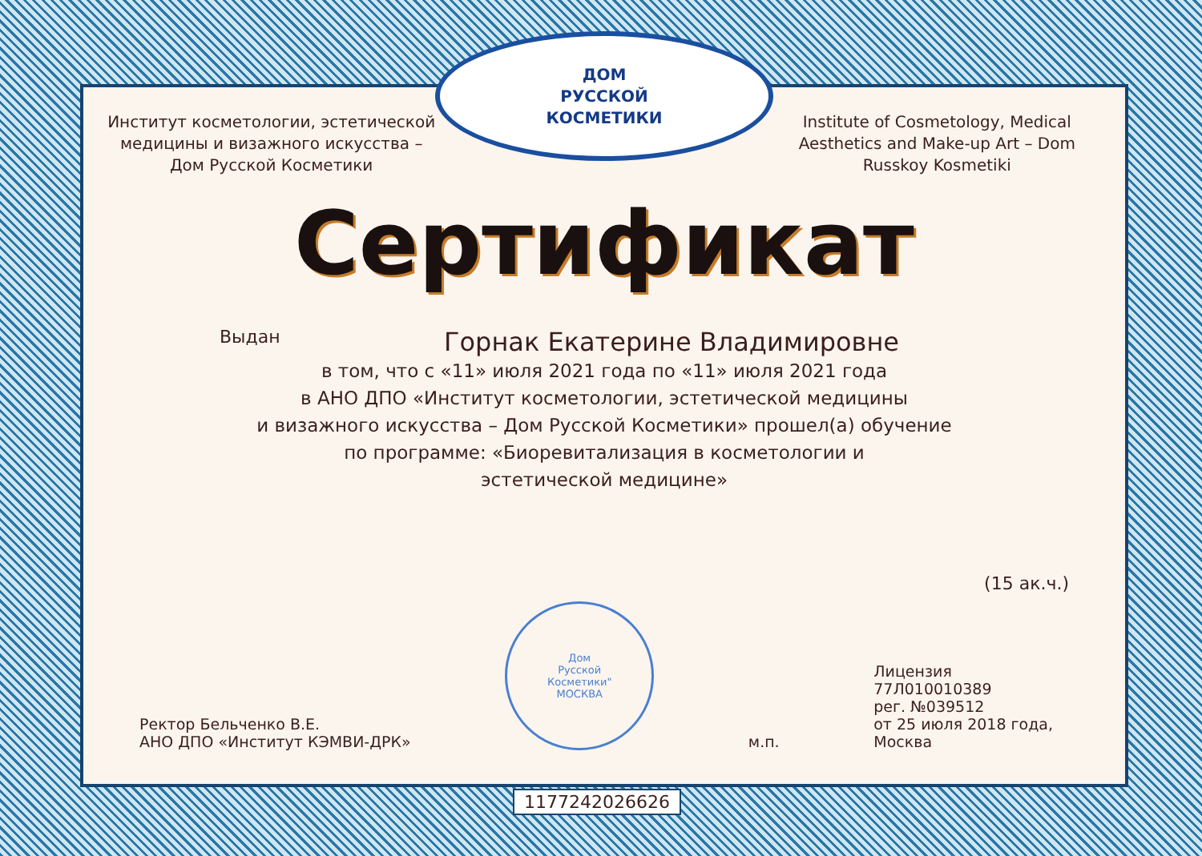Институт косметологии, эстетической медицины и визажного искусства – Дом Русской Косметики
ДОМ
РУССКОЙ
КОСМЕТИКИ
Institute of Cosmetology, Medical Aesthetics and Make-up Art – Dom Russkoy Kosmetiki
Сертификат
Выдан Горнак Екатерине Владимировне
в том, что с «11» июля 2021 года по «11» июля 2021 года
в АНО ДПО «Институт косметологии, эстетической медицины
и визажного искусства – Дом Русской Косметики» прошел(а) обучение
по программе: «Биоревитализация в косметологии и
эстетической медицине»
(15 ак.ч.)
Ректор Бельченко В.Е.
АНО ДПО «Институт КЭМВИ-ДРК»
Дом
Русской
Косметики"
МОСКВА
м.п.
Лицензия
77Л010010389
рег. №039512
от 25 июля 2018 года,
Москва
1177242026626